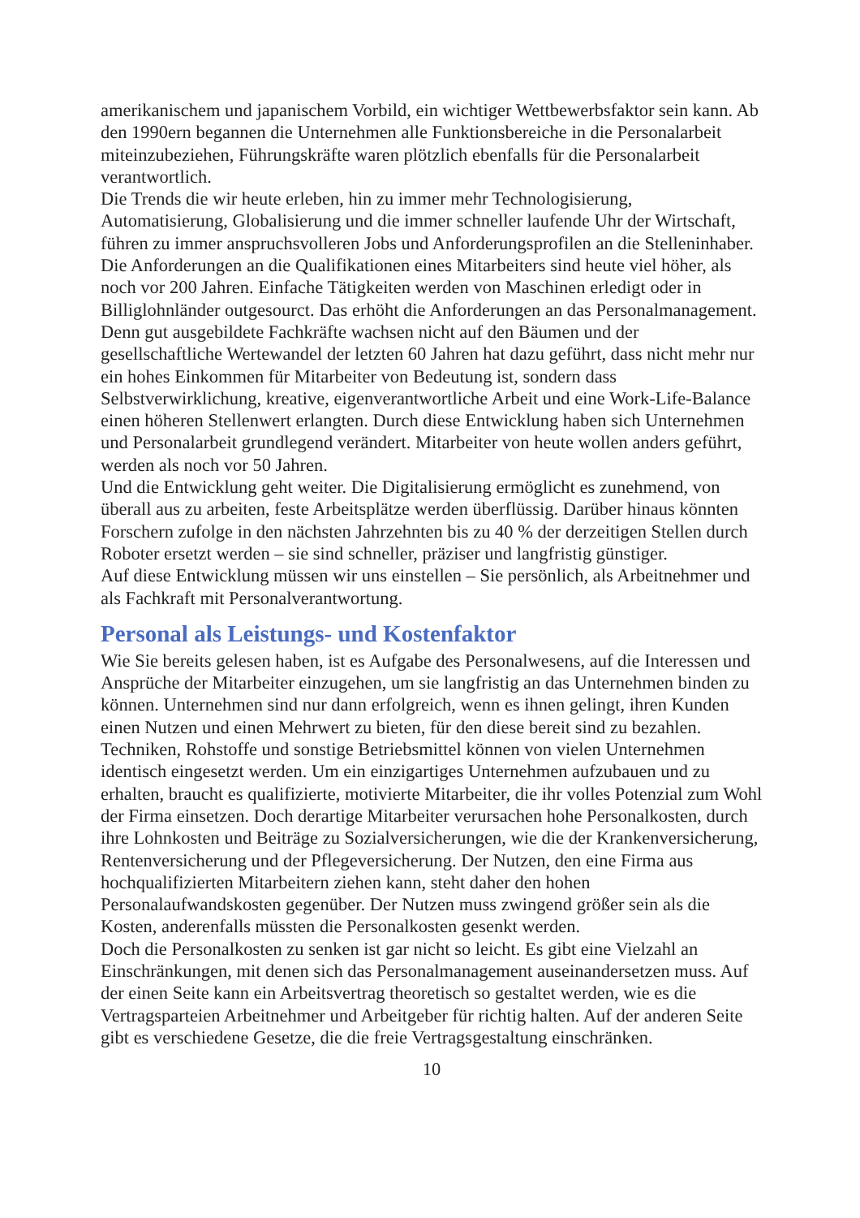amerikanischem und japanischem Vorbild, ein wichtiger Wettbewerbsfaktor sein kann. Ab den 1990ern begannen die Unternehmen alle Funktionsbereiche in die Personalarbeit miteinzubeziehen, Führungskräfte waren plötzlich ebenfalls für die Personalarbeit verantwortlich.
Die Trends die wir heute erleben, hin zu immer mehr Technologisierung, Automatisierung, Globalisierung und die immer schneller laufende Uhr der Wirtschaft, führen zu immer anspruchsvolleren Jobs und Anforderungsprofilen an die Stelleninhaber. Die Anforderungen an die Qualifikationen eines Mitarbeiters sind heute viel höher, als noch vor 200 Jahren. Einfache Tätigkeiten werden von Maschinen erledigt oder in Billiglohnländer outgesourct. Das erhöht die Anforderungen an das Personalmanagement. Denn gut ausgebildete Fachkräfte wachsen nicht auf den Bäumen und der gesellschaftliche Wertewandel der letzten 60 Jahren hat dazu geführt, dass nicht mehr nur ein hohes Einkommen für Mitarbeiter von Bedeutung ist, sondern dass Selbstverwirklichung, kreative, eigenverantwortliche Arbeit und eine Work-Life-Balance einen höheren Stellenwert erlangten. Durch diese Entwicklung haben sich Unternehmen und Personalarbeit grundlegend verändert. Mitarbeiter von heute wollen anders geführt, werden als noch vor 50 Jahren.
Und die Entwicklung geht weiter. Die Digitalisierung ermöglicht es zunehmend, von überall aus zu arbeiten, feste Arbeitsplätze werden überflüssig. Darüber hinaus könnten Forschern zufolge in den nächsten Jahrzehnten bis zu 40 % der derzeitigen Stellen durch Roboter ersetzt werden – sie sind schneller, präziser und langfristig günstiger.
Auf diese Entwicklung müssen wir uns einstellen – Sie persönlich, als Arbeitnehmer und als Fachkraft mit Personalverantwortung.
Personal als Leistungs- und Kostenfaktor
Wie Sie bereits gelesen haben, ist es Aufgabe des Personalwesens, auf die Interessen und Ansprüche der Mitarbeiter einzugehen, um sie langfristig an das Unternehmen binden zu können. Unternehmen sind nur dann erfolgreich, wenn es ihnen gelingt, ihren Kunden einen Nutzen und einen Mehrwert zu bieten, für den diese bereit sind zu bezahlen.
Techniken, Rohstoffe und sonstige Betriebsmittel können von vielen Unternehmen identisch eingesetzt werden. Um ein einzigartiges Unternehmen aufzubauen und zu erhalten, braucht es qualifizierte, motivierte Mitarbeiter, die ihr volles Potenzial zum Wohl der Firma einsetzen. Doch derartige Mitarbeiter verursachen hohe Personalkosten, durch ihre Lohnkosten und Beiträge zu Sozialversicherungen, wie die der Krankenversicherung, Rentenversicherung und der Pflegeversicherung. Der Nutzen, den eine Firma aus hochqualifizierten Mitarbeitern ziehen kann, steht daher den hohen Personalaufwandskosten gegenüber. Der Nutzen muss zwingend größer sein als die Kosten, anderenfalls müssten die Personalkosten gesenkt werden.
Doch die Personalkosten zu senken ist gar nicht so leicht. Es gibt eine Vielzahl an Einschränkungen, mit denen sich das Personalmanagement auseinandersetzen muss. Auf der einen Seite kann ein Arbeitsvertrag theoretisch so gestaltet werden, wie es die Vertragsparteien Arbeitnehmer und Arbeitgeber für richtig halten. Auf der anderen Seite gibt es verschiedene Gesetze, die die freie Vertragsgestaltung einschränken.
10